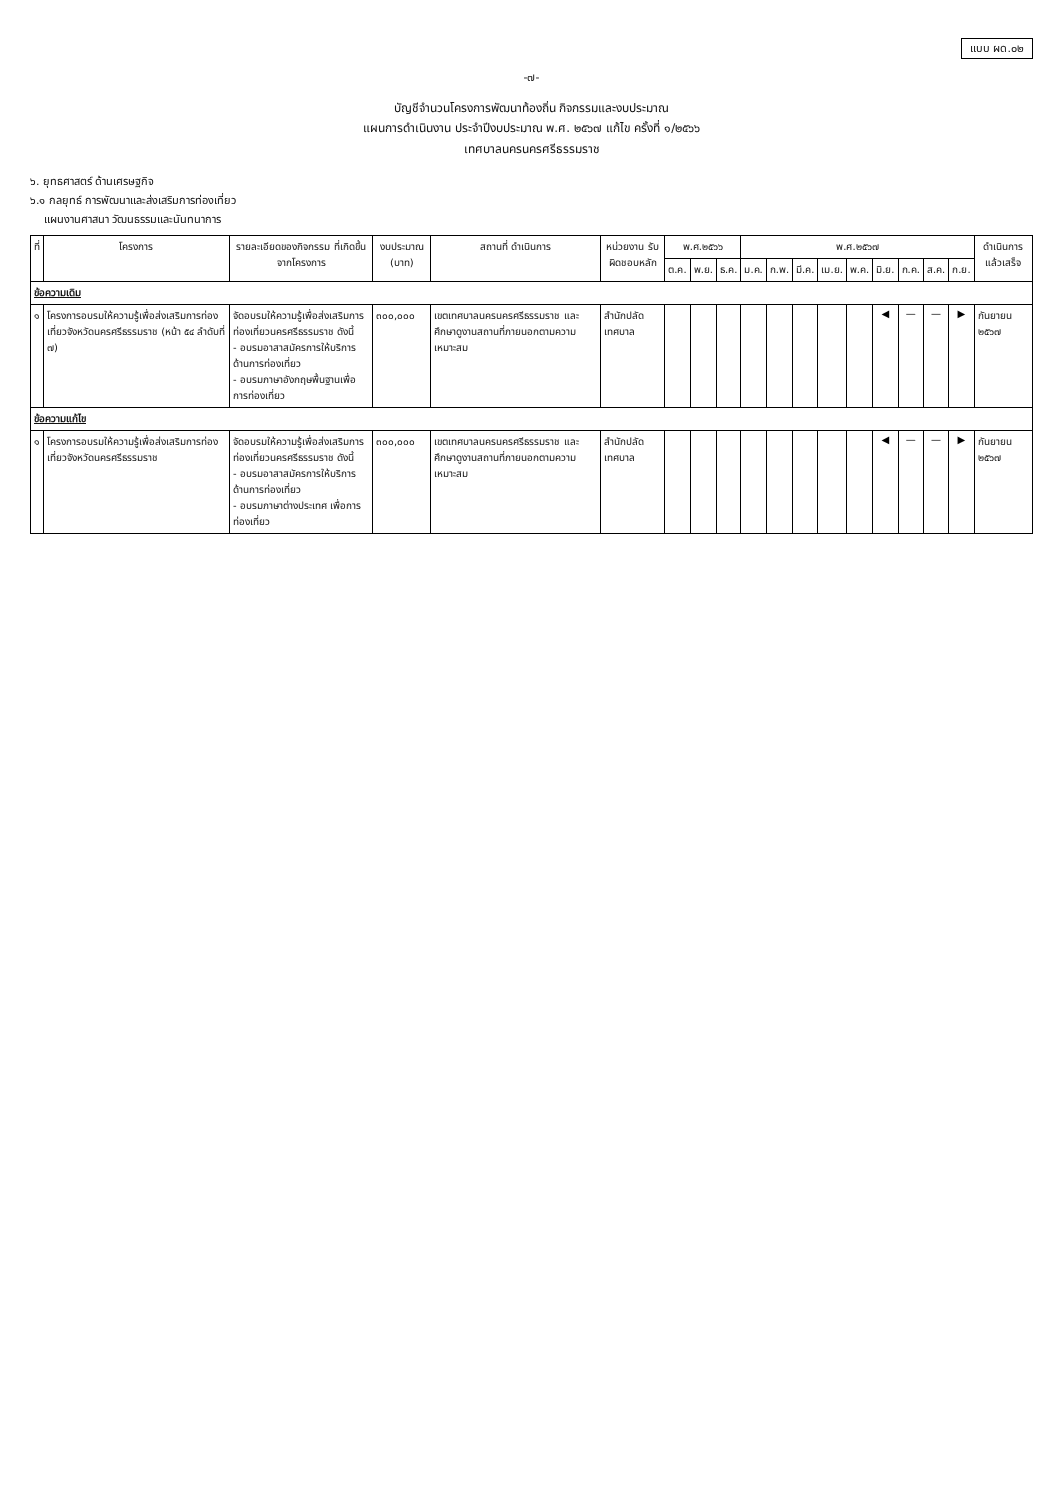แบบ ผด.๐๒
-๗-
บัญชีจำนวนโครงการพัฒนาท้องถิ่น กิจกรรมและงบประมาณ
แผนการดำเนินงาน ประจำปีงบประมาณ พ.ศ. ๒๕๖๗ แก้ไข ครั้งที่ ๑/๒๕๖๖
เทศบาลนครนครศรีธรรมราช
๖. ยุทธศาสตร์ ด้านเศรษฐกิจ
๖.๑ กลยุทธ์ การพัฒนาและส่งเสริมการท่องเที่ยว
แผนงานศาสนา วัฒนธรรมและนันทนาการ
| ที่ | โครงการ | รายละเอียดของกิจกรรม ที่เกิดขึ้นจากโครงการ | งบประมาณ (บาท) | สถานที่ ดำเนินการ | หน่วยงาน รับผิดชอบหลัก | พ.ศ.๒๕๖๖ | | | พ.ศ.๒๕๖๗ | | | | | | | | | ดำเนินการ แล้วเสร็จ |
| --- | --- | --- | --- | --- | --- | --- | --- | --- | --- | --- | --- | --- | --- | --- | --- | --- | --- | --- |
| | | | | | | ต.ค. | พ.ย. | ธ.ค. | ม.ค. | ก.พ. | มี.ค. | เม.ย. | พ.ค. | มิ.ย. | ก.ค. | ส.ค. | ก.ย. | |
| ข้อความเดิม | | | | | | | | | | | | | | | | | | |
| ๑ | โครงการอบรมให้ความรู้เพื่อส่งเสริมการท่องเที่ยวจังหวัดนครศรีธรรมราช (หน้า ๕๔ ลำดับที่ ๗) | จัดอบรมให้ความรู้เพื่อส่งเสริมการท่องเที่ยวนครศรีธรรมราช ดังนี้ - อบรมอาสาสมัครการให้บริการด้านการท่องเที่ยว - อบรมภาษาอังกฤษพื้นฐานเพื่อการท่องเที่ยว | ๓๐๐,๐๐๐ | เขตเทศบาลนครนครศรีธรรมราช และศึกษาดูงานสถานที่ภายนอกตามความเหมาะสม | สำนักปลัดเทศบาล | | | | | | | | | ◀ | — | — | ▶ | กันยายน ๒๕๖๗ |
| ข้อความแก้ไข | | | | | | | | | | | | | | | | | | |
| ๑ | โครงการอบรมให้ความรู้เพื่อส่งเสริมการท่องเที่ยวจังหวัดนครศรีธรรมราช | จัดอบรมให้ความรู้เพื่อส่งเสริมการท่องเที่ยวนครศรีธรรมราช ดังนี้ - อบรมอาสาสมัครการให้บริการด้านการท่องเที่ยว - อบรมภาษาต่างประเทศ เพื่อการท่องเที่ยว | ๓๐๐,๐๐๐ | เขตเทศบาลนครนครศรีธรรมราช และศึกษาดูงานสถานที่ภายนอกตามความเหมาะสม | สำนักปลัดเทศบาล | | | | | | | | | ◀ | — | — | ▶ | กันยายน ๒๕๖๗ |